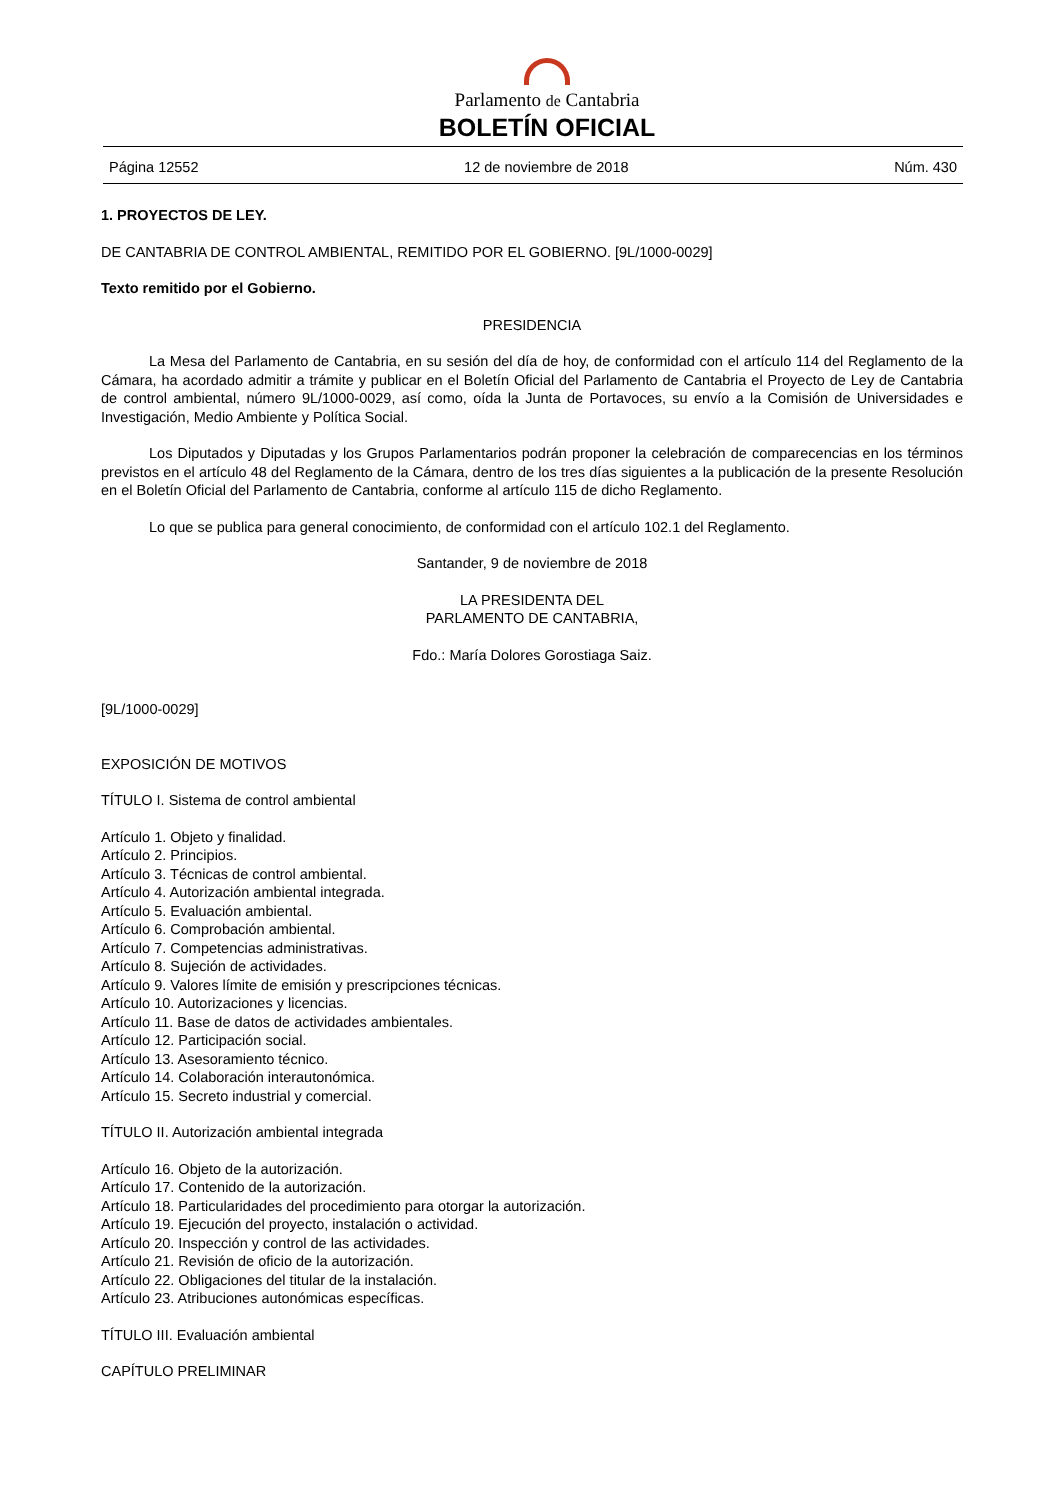Parlamento de Cantabria
BOLETÍN OFICIAL
Página 12552 12 de noviembre de 2018 Núm. 430
1. PROYECTOS DE LEY.
DE CANTABRIA DE CONTROL AMBIENTAL, REMITIDO POR EL GOBIERNO. [9L/1000-0029]
Texto remitido por el Gobierno.
PRESIDENCIA
La Mesa del Parlamento de Cantabria, en su sesión del día de hoy, de conformidad con el artículo 114 del Reglamento de la Cámara, ha acordado admitir a trámite y publicar en el Boletín Oficial del Parlamento de Cantabria el Proyecto de Ley de Cantabria de control ambiental, número 9L/1000-0029, así como, oída la Junta de Portavoces, su envío a la Comisión de Universidades e Investigación, Medio Ambiente y Política Social.
Los Diputados y Diputadas y los Grupos Parlamentarios podrán proponer la celebración de comparecencias en los términos previstos en el artículo 48 del Reglamento de la Cámara, dentro de los tres días siguientes a la publicación de la presente Resolución en el Boletín Oficial del Parlamento de Cantabria, conforme al artículo 115 de dicho Reglamento.
Lo que se publica para general conocimiento, de conformidad con el artículo 102.1 del Reglamento.
Santander, 9 de noviembre de 2018
LA PRESIDENTA DEL
PARLAMENTO DE CANTABRIA,
Fdo.: María Dolores Gorostiaga Saiz.
[9L/1000-0029]
EXPOSICIÓN DE MOTIVOS
TÍTULO I. Sistema de control ambiental
Artículo 1. Objeto y finalidad.
Artículo 2. Principios.
Artículo 3. Técnicas de control ambiental.
Artículo 4. Autorización ambiental integrada.
Artículo 5. Evaluación ambiental.
Artículo 6. Comprobación ambiental.
Artículo 7. Competencias administrativas.
Artículo 8. Sujeción de actividades.
Artículo 9. Valores límite de emisión y prescripciones técnicas.
Artículo 10. Autorizaciones y licencias.
Artículo 11. Base de datos de actividades ambientales.
Artículo 12. Participación social.
Artículo 13. Asesoramiento técnico.
Artículo 14. Colaboración interautonómica.
Artículo 15. Secreto industrial y comercial.
TÍTULO II. Autorización ambiental integrada
Artículo 16. Objeto de la autorización.
Artículo 17. Contenido de la autorización.
Artículo 18. Particularidades del procedimiento para otorgar la autorización.
Artículo 19. Ejecución del proyecto, instalación o actividad.
Artículo 20. Inspección y control de las actividades.
Artículo 21. Revisión de oficio de la autorización.
Artículo 22. Obligaciones del titular de la instalación.
Artículo 23. Atribuciones autonómicas específicas.
TÍTULO III. Evaluación ambiental
CAPÍTULO PRELIMINAR